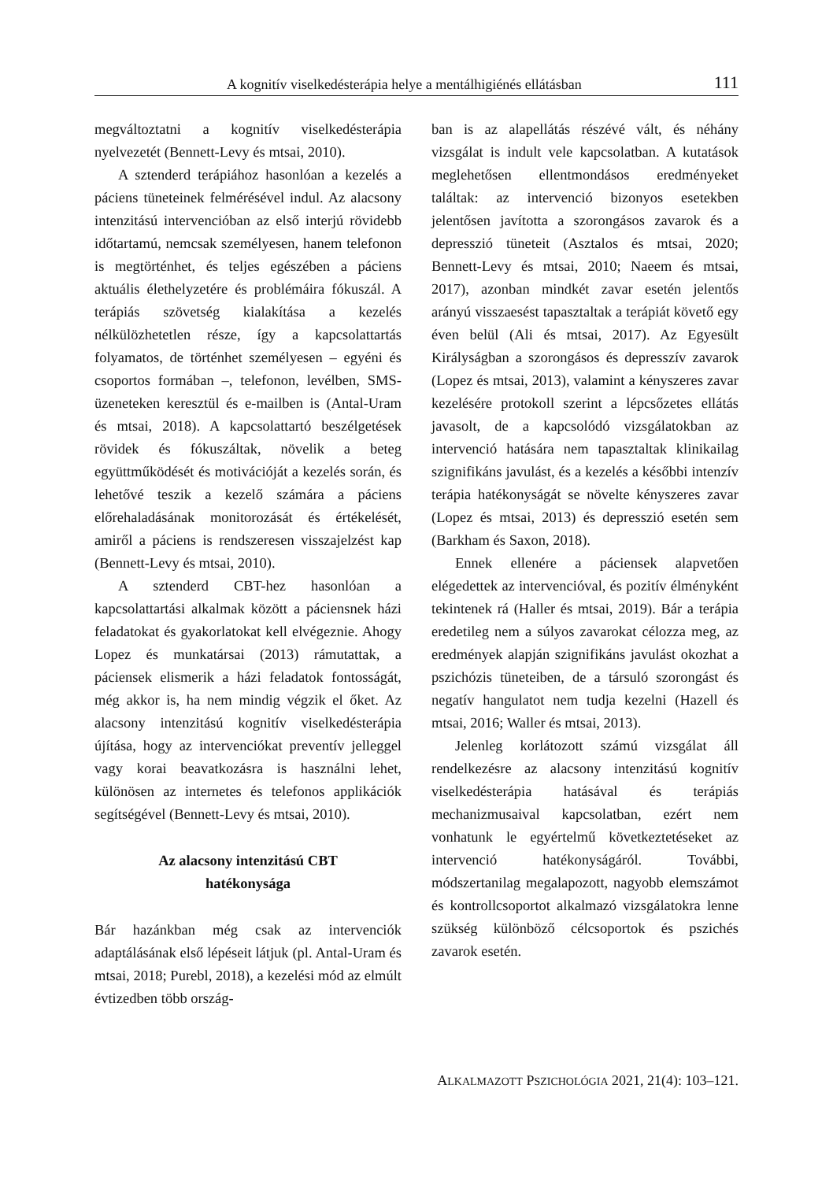A kognitív viselkedésterápia helye a mentálhigiénés ellátásban 111
megváltoztatni a kognitív viselkedésterápia nyelvezetét (Bennett-Levy és mtsai, 2010).
A sztenderd terápiához hasonlóan a kezelés a páciens tüneteinek felmérésével indul. Az alacsony intenzitású intervencióban az első interjú rövidebb időtartamú, nemcsak személyesen, hanem telefonon is megtörténhet, és teljes egészében a páciens aktuális élethelyzetére és problémáira fókuszál. A terápiás szövetség kialakítása a kezelés nélkülözhetetlen része, így a kapcsolattartás folyamatos, de történhet személyesen – egyéni és csoportos formában –, telefonon, levélben, SMS-üzeneteken keresztül és e-mailben is (Antal-Uram és mtsai, 2018). A kapcsolattartó beszélgetések rövidek és fókuszáltak, növelik a beteg együttműködését és motivációját a kezelés során, és lehetővé teszik a kezelő számára a páciens előrehaladásának monitorozását és értékelését, amiről a páciens is rendszeresen visszajelzést kap (Bennett-Levy és mtsai, 2010).
A sztenderd CBT-hez hasonlóan a kapcsolattartási alkalmak között a páciensnek házi feladatokat és gyakorlatokat kell elvégeznie. Ahogy Lopez és munkatársai (2013) rámutattak, a páciensek elismerik a házi feladatok fontosságát, még akkor is, ha nem mindig végzik el őket. Az alacsony intenzitású kognitív viselkedésterápia újítása, hogy az intervenciókat preventív jelleggel vagy korai beavatkozásra is használni lehet, különösen az internetes és telefonos applikációk segítségével (Bennett-Levy és mtsai, 2010).
Az alacsony intenzitású CBT
hatékonysága
Bár hazánkban még csak az intervenciók adaptálásának első lépéseit látjuk (pl. Antal-Uram és mtsai, 2018; Purebl, 2018), a kezelési mód az elmúlt évtizedben több ország-
ban is az alapellátás részévé vált, és néhány vizsgálat is indult vele kapcsolatban. A kutatások meglehetősen ellentmondásos eredményeket találtak: az intervenció bizonyos esetekben jelentősen javította a szorongásos zavarok és a depresszió tüneteit (Asztalos és mtsai, 2020; Bennett-Levy és mtsai, 2010; Naeem és mtsai, 2017), azonban mindkét zavar esetén jelentős arányú visszaesést tapasztaltak a terápiát követő egy éven belül (Ali és mtsai, 2017). Az Egyesült Királyságban a szorongásos és depresszív zavarok (Lopez és mtsai, 2013), valamint a kényszeres zavar kezelésére protokoll szerint a lépcsőzetes ellátás javasolt, de a kapcsolódó vizsgálatokban az intervenció hatására nem tapasztaltak klinikailag szignifikáns javulást, és a kezelés a későbbi intenzív terápia hatékonyságát se növelte kényszeres zavar (Lopez és mtsai, 2013) és depresszió esetén sem (Barkham és Saxon, 2018).
Ennek ellenére a páciensek alapvetően elégedettek az intervencióval, és pozitív élményként tekintenek rá (Haller és mtsai, 2019). Bár a terápia eredetileg nem a súlyos zavarokat célozza meg, az eredmények alapján szignifikáns javulást okozhat a pszichózis tüneteiben, de a társuló szorongást és negatív hangulatot nem tudja kezelni (Hazell és mtsai, 2016; Waller és mtsai, 2013).
Jelenleg korlátozott számú vizsgálat áll rendelkezésre az alacsony intenzitású kognitív viselkedésterápia hatásával és terápiás mechanizmusaival kapcsolatban, ezért nem vonhatunk le egyértelmű következtetéseket az intervenció hatékonyságáról. További, módszertanilag megalapozott, nagyobb elemszámot és kontrollcsoportot alkalmazó vizsgálatokra lenne szükség különböző célcsoportok és pszichés zavarok esetén.
ALKALMAZOTT PSZICHOLÓGIA 2021, 21(4): 103–121.